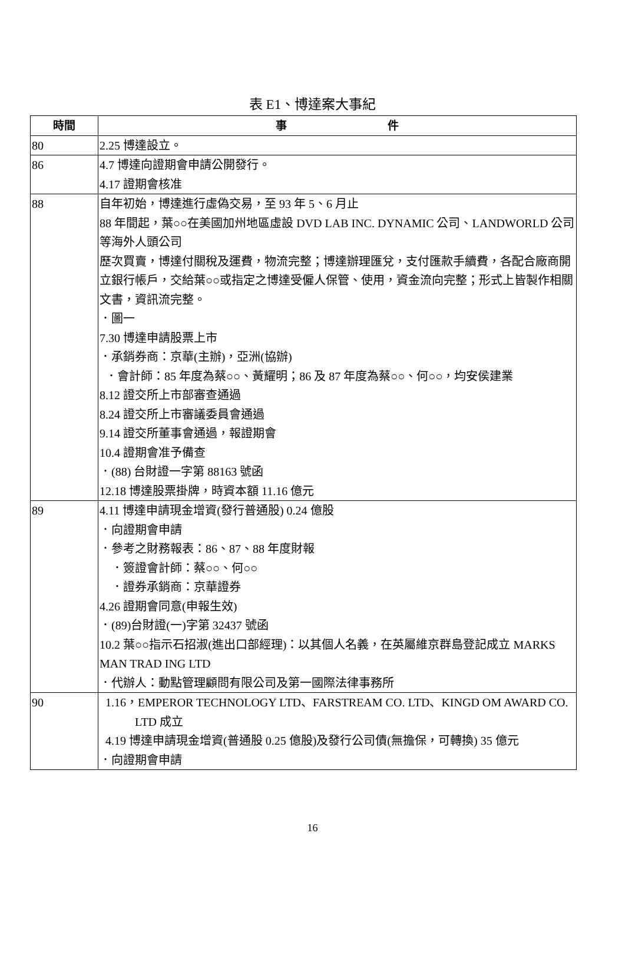表 E1、博達案大事紀
| 時間 | 事 件 |
| --- | --- |
| 80 | 2.25 博達設立。 |
| 86 | 4.7 博達向證期會申請公開發行。 4.17 證期會核准 |
| 88 | 自年初始，博達進行虛偽交易，至 93 年 5、6 月止 88 年間起，葉○○在美國加州地區虛設 DVD LAB INC. DYNAMIC 公司、LANDWORLD 公司等海外人頭公司 歷次買賣，博達付關稅及運費，物流完整；博達辦理匯兌，支付匯款手續費，各配合廠商開立銀行帳戶，交給葉○○或指定之博達受僱人保管、使用，資金流向完整；形式上皆製作相關文書，資訊流完整。 ．圖一 7.30 博達申請股票上市 ．承銷券商：京華(主辦)，亞洲(協辦) ．會計師：85 年度為蔡○○、黃耀明；86 及 87 年度為蔡○○、何○○，均安侯建業 8.12 證交所上市部審查通過 8.24 證交所上市審議委員會通過 9.14 證交所董事會通過，報證期會 10.4 證期會准予備查 ．(88) 台財證一字第 88163 號函 12.18 博達股票掛牌，時資本額 11.16 億元 |
| 89 | 4.11 博達申請現金增資(發行普通股) 0.24 億股 ．向證期會申請 ．參考之財務報表：86、87、88 年度財報 ．簽證會計師：蔡○○、何○○ ．證券承銷商：京華證券 4.26 證期會同意(申報生效) ．(89)台財證(一)字第 32437 號函 10.2 葉○○指示石招淑(進出口部經理)：以其個人名義，在英屬維京群島登記成立 MARKS MAN TRAD ING LTD ．代辦人：動點管理顧問有限公司及第一國際法律事務所 |
| 90 | 1.16，EMPEROR TECHNOLOGY LTD、FARSTREAM CO. LTD、KINGD OM AWARD CO. LTD 成立 4.19 博達申請現金增資(普通股 0.25 億股)及發行公司債(無擔保，可轉換) 35 億元 ．向證期會申請 |
16